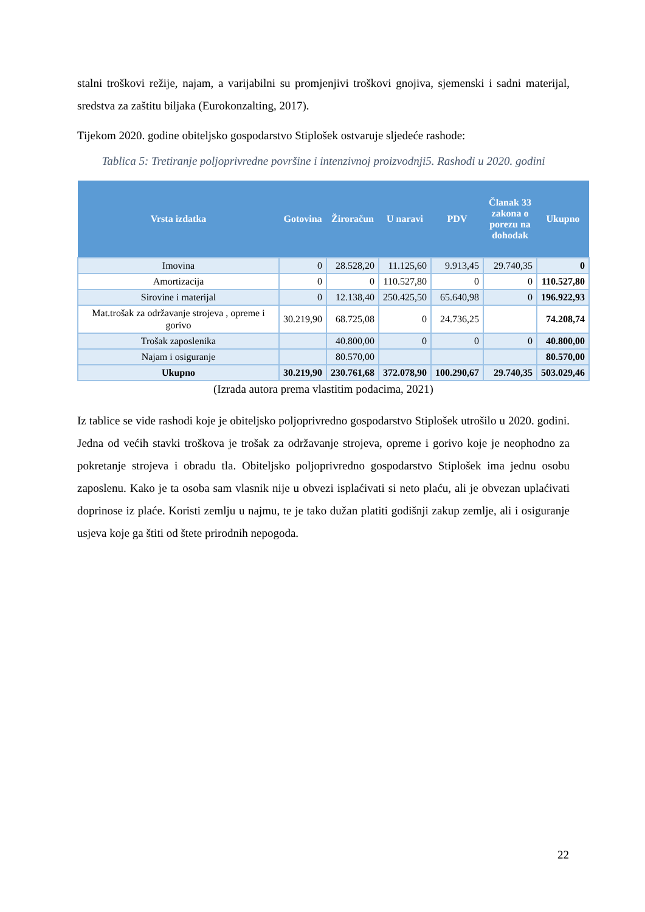stalni troškovi režije, najam, a varijabilni su promjenjivi troškovi gnojiva, sjemenski i sadni materijal, sredstva za zaštitu biljaka (Eurokonzalting, 2017).
Tijekom 2020. godine obiteljsko gospodarstvo Stiplošek ostvaruje sljedeće rashode:
Tablica 5: Tretiranje poljoprivredne površine i intenzivnoj proizvodnji5. Rashodi u 2020. godini
| Vrsta izdatka | Gotovina | Žiroračun | U naravi | PDV | Članak 33 zakona o porezu na dohodak | Ukupno |
| --- | --- | --- | --- | --- | --- | --- |
| Imovina | 0 | 28.528,20 | 11.125,60 | 9.913,45 | 29.740,35 | 0 |
| Amortizacija | 0 | 0 | 110.527,80 | 0 | 0 | 110.527,80 |
| Sirovine i materijal | 0 | 12.138,40 | 250.425,50 | 65.640,98 | 0 | 196.922,93 |
| Mat.trošak za održavanje strojeva , opreme i gorivo | 30.219,90 | 68.725,08 | 0 | 24.736,25 | | 74.208,74 |
| Trošak zaposlenika | | 40.800,00 | 0 | 0 | 0 | 40.800,00 |
| Najam i osiguranje | | 80.570,00 | | | | 80.570,00 |
| Ukupno | 30.219,90 | 230.761,68 | 372.078,90 | 100.290,67 | 29.740,35 | 503.029,46 |
(Izrada autora prema vlastitim podacima, 2021)
Iz tablice se vide rashodi koje je obiteljsko poljoprivredno gospodarstvo Stiplošek utrošilo u 2020. godini. Jedna od većih stavki troškova je trošak za održavanje strojeva, opreme i gorivo koje je neophodno za pokretanje strojeva i obradu tla. Obiteljsko poljoprivredno gospodarstvo Stiplošek ima jednu osobu zaposlenu. Kako je ta osoba sam vlasnik nije u obvezi isplaćivati si neto plaću, ali je obvezan uplaćivati doprinose iz plaće. Koristi zemlju u najmu, te je tako dužan platiti godišnji zakup zemlje, ali i osiguranje usjeva koje ga štiti od štete prirodnih nepogoda.
22